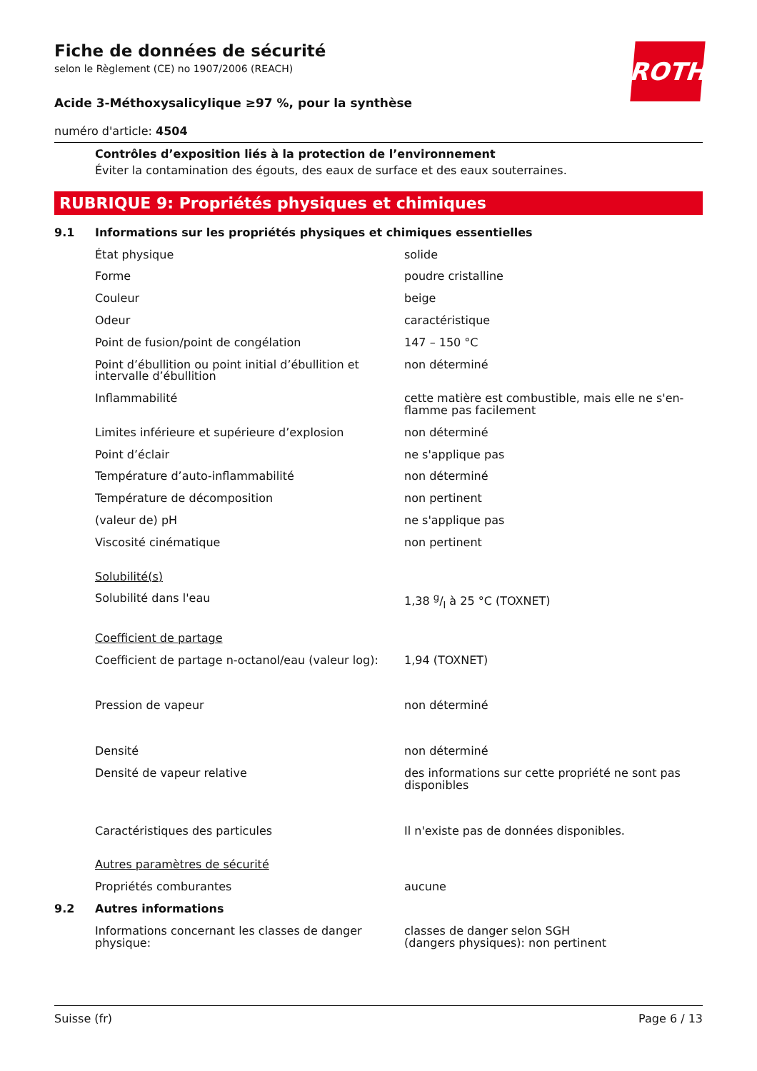ROTH
Fiche de données de sécurité
selon le Règlement (CE) no 1907/2006 (REACH)
Acide 3-Méthoxysalicylique ≥97 %, pour la synthèse
numéro d'article: 4504
Contrôles d’exposition liés à la protection de l’environnement
Éviter la contamination des égouts, des eaux de surface et des eaux souterraines.
RUBRIQUE 9: Propriétés physiques et chimiques
| 9.1 | Informations sur les propriétés physiques et chimiques essentielles | |
| | État physique | solide |
| | Forme | poudre cristalline |
| | Couleur | beige |
| | Odeur | caractéristique |
| | Point de fusion/point de congélation | 147 – 150 °C |
| | Point d’ébullition ou point initial d’ébullition et intervalle d’ébullition | non déterminé |
| | Inflammabilité | cette matière est combustible, mais elle ne s'en-flamme pas facilement |
| | Limites inférieure et supérieure d’explosion | non déterminé |
| | Point d’éclair | ne s'applique pas |
| | Température d’auto-inflammabilité | non déterminé |
| | Température de décomposition | non pertinent |
| | (valeur de) pH | ne s'applique pas |
| | Viscosité cinématique | non pertinent |
| | Solubilité(s) | |
| | Solubilité dans l'eau | 1,38 g/l à 25 °C (TOXNET) |
| | Coefficient de partage | |
| | Coefficient de partage n-octanol/eau (valeur log): | 1,94 (TOXNET) |
| | Pression de vapeur | non déterminé |
| | Densité | non déterminé |
| | Densité de vapeur relative | des informations sur cette propriété ne sont pas disponibles |
| | Caractéristiques des particules | Il n'existe pas de données disponibles. |
| | Autres paramètres de sécurité | |
| | Propriétés comburantes | aucune |
| 9.2 | Autres informations | |
| | Informations concernant les classes de danger physique: | classes de danger selon SGH (dangers physiques): non pertinent |
Suisse (fr) Page 6 / 13